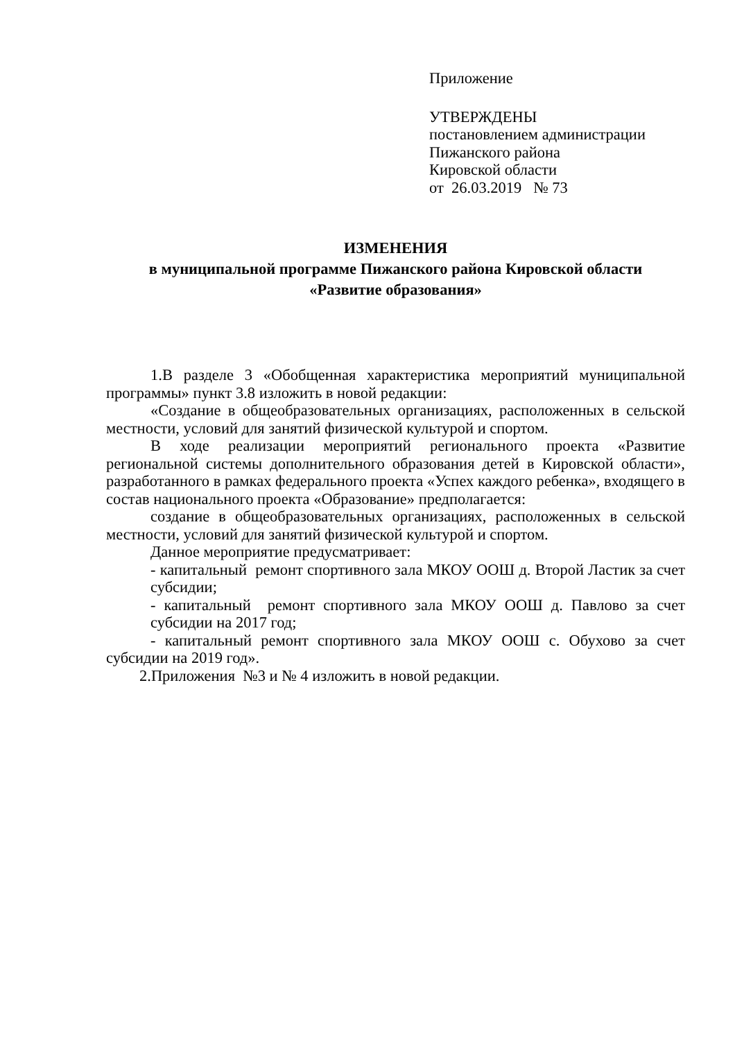Приложение
УТВЕРЖДЕНЫ
постановлением администрации
Пижанского района
Кировской области
от 26.03.2019 № 73
ИЗМЕНЕНИЯ
в муниципальной программе Пижанского района Кировской области
«Развитие образования»
1.В разделе 3 «Обобщенная характеристика мероприятий муниципальной программы» пункт 3.8 изложить в новой редакции:
«Создание в общеобразовательных организациях, расположенных в сельской местности, условий для занятий физической культурой и спортом.
В ходе реализации мероприятий регионального проекта «Развитие региональной системы дополнительного образования детей в Кировской области», разработанного в рамках федерального проекта «Успех каждого ребенка», входящего в состав национального проекта «Образование» предполагается:
создание в общеобразовательных организациях, расположенных в сельской местности, условий для занятий физической культурой и спортом.
Данное мероприятие предусматривает:
- капитальный ремонт спортивного зала МКОУ ООШ д. Второй Ластик за счет субсидии;
- капитальный ремонт спортивного зала МКОУ ООШ д. Павлово за счет субсидии на 2017 год;
- капитальный ремонт спортивного зала МКОУ ООШ с. Обухово за счет субсидии на 2019 год».
2.Приложения №3 и № 4 изложить в новой редакции.